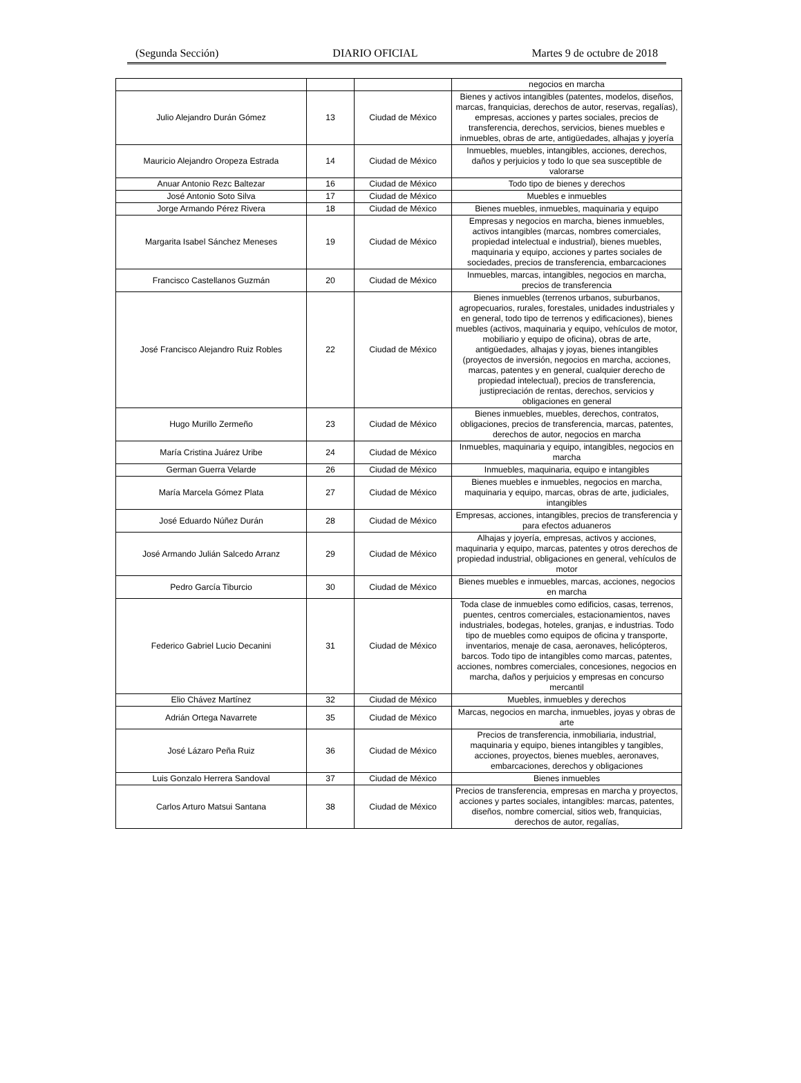(Segunda Sección) DIARIO OFICIAL Martes 9 de octubre de 2018
| | | | negocios en marcha |
| Julio Alejandro Durán Gómez | 13 | Ciudad de México | Bienes y activos intangibles (patentes, modelos, diseños, marcas, franquicias, derechos de autor, reservas, regalías), empresas, acciones y partes sociales, precios de transferencia, derechos, servicios, bienes muebles e inmuebles, obras de arte, antigüedades, alhajas y joyería |
| Mauricio Alejandro Oropeza Estrada | 14 | Ciudad de México | Inmuebles, muebles, intangibles, acciones, derechos, daños y perjuicios y todo lo que sea susceptible de valorarse |
| Anuar Antonio Rezc Baltezar | 16 | Ciudad de México | Todo tipo de bienes y derechos |
| José Antonio Soto Silva | 17 | Ciudad de México | Muebles e inmuebles |
| Jorge Armando Pérez Rivera | 18 | Ciudad de México | Bienes muebles, inmuebles, maquinaria y equipo |
| Margarita Isabel Sánchez Meneses | 19 | Ciudad de México | Empresas y negocios en marcha, bienes inmuebles, activos intangibles (marcas, nombres comerciales, propiedad intelectual e industrial), bienes muebles, maquinaria y equipo, acciones y partes sociales de sociedades, precios de transferencia, embarcaciones |
| Francisco Castellanos Guzmán | 20 | Ciudad de México | Inmuebles, marcas, intangibles, negocios en marcha, precios de transferencia |
| José Francisco Alejandro Ruiz Robles | 22 | Ciudad de México | Bienes inmuebles (terrenos urbanos, suburbanos, agropecuarios, rurales, forestales, unidades industriales y en general, todo tipo de terrenos y edificaciones), bienes muebles (activos, maquinaria y equipo, vehículos de motor, mobiliario y equipo de oficina), obras de arte, antigüedades, alhajas y joyas, bienes intangibles (proyectos de inversión, negocios en marcha, acciones, marcas, patentes y en general, cualquier derecho de propiedad intelectual), precios de transferencia, justipreciación de rentas, derechos, servicios y obligaciones en general |
| Hugo Murillo Zermeño | 23 | Ciudad de México | Bienes inmuebles, muebles, derechos, contratos, obligaciones, precios de transferencia, marcas, patentes, derechos de autor, negocios en marcha |
| María Cristina Juárez Uribe | 24 | Ciudad de México | Inmuebles, maquinaria y equipo, intangibles, negocios en marcha |
| German Guerra Velarde | 26 | Ciudad de México | Inmuebles, maquinaria, equipo e intangibles |
| María Marcela Gómez Plata | 27 | Ciudad de México | Bienes muebles e inmuebles, negocios en marcha, maquinaria y equipo, marcas, obras de arte, judiciales, intangibles |
| José Eduardo Núñez Durán | 28 | Ciudad de México | Empresas, acciones, intangibles, precios de transferencia y para efectos aduaneros |
| José Armando Julián Salcedo Arranz | 29 | Ciudad de México | Alhajas y joyería, empresas, activos y acciones, maquinaria y equipo, marcas, patentes y otros derechos de propiedad industrial, obligaciones en general, vehículos de motor |
| Pedro García Tiburcio | 30 | Ciudad de México | Bienes muebles e inmuebles, marcas, acciones, negocios en marcha |
| Federico Gabriel Lucio Decanini | 31 | Ciudad de México | Toda clase de inmuebles como edificios, casas, terrenos, puentes, centros comerciales, estacionamientos, naves industriales, bodegas, hoteles, granjas, e industrias. Todo tipo de muebles como equipos de oficina y transporte, inventarios, menaje de casa, aeronaves, helicópteros, barcos. Todo tipo de intangibles como marcas, patentes, acciones, nombres comerciales, concesiones, negocios en marcha, daños y perjuicios y empresas en concurso mercantil |
| Elio Chávez Martínez | 32 | Ciudad de México | Muebles, inmuebles y derechos |
| Adrián Ortega Navarrete | 35 | Ciudad de México | Marcas, negocios en marcha, inmuebles, joyas y obras de arte |
| José Lázaro Peña Ruiz | 36 | Ciudad de México | Precios de transferencia, inmobiliaria, industrial, maquinaria y equipo, bienes intangibles y tangibles, acciones, proyectos, bienes muebles, aeronaves, embarcaciones, derechos y obligaciones |
| Luis Gonzalo Herrera Sandoval | 37 | Ciudad de México | Bienes inmuebles |
| Carlos Arturo Matsui Santana | 38 | Ciudad de México | Precios de transferencia, empresas en marcha y proyectos, acciones y partes sociales, intangibles: marcas, patentes, diseños, nombre comercial, sitios web, franquicias, derechos de autor, regalías, |